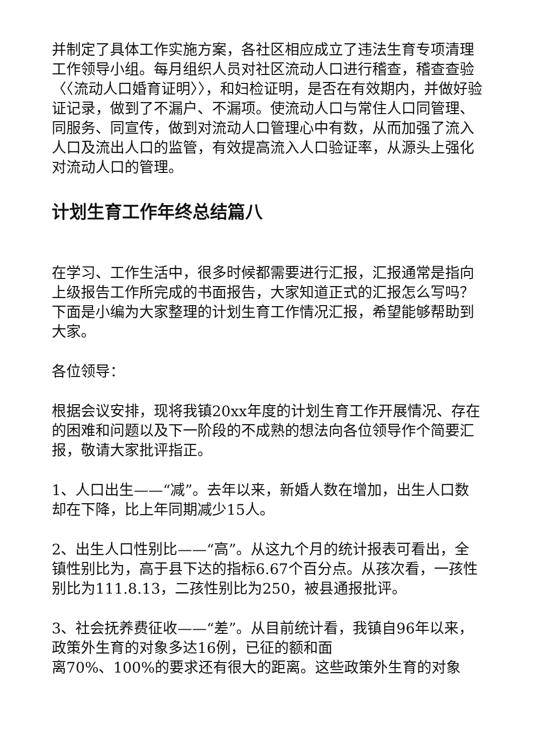并制定了具体工作实施方案，各社区相应成立了违法生育专项清理工作领导小组。每月组织人员对社区流动人口进行稽查，稽查查验〈〈流动人口婚育证明〉〉，和妇检证明，是否在有效期内，并做好验证记录，做到了不漏户、不漏项。使流动人口与常住人口同管理、同服务、同宣传，做到对流动人口管理心中有数，从而加强了流入人口及流出人口的监管，有效提高流入人口验证率，从源头上强化对流动人口的管理。
计划生育工作年终总结篇八
在学习、工作生活中，很多时候都需要进行汇报，汇报通常是指向上级报告工作所完成的书面报告，大家知道正式的汇报怎么写吗？下面是小编为大家整理的计划生育工作情况汇报，希望能够帮助到大家。
各位领导：
根据会议安排，现将我镇20xx年度的计划生育工作开展情况、存在的困难和问题以及下一阶段的不成熟的想法向各位领导作个简要汇报，敬请大家批评指正。
1、人口出生——“减”。去年以来，新婚人数在增加，出生人口数却在下降，比上年同期减少15人。
2、出生人口性别比——“高”。从这九个月的统计报表可看出，全镇性别比为，高于县下达的指标6.67个百分点。从孩次看，一孩性别比为111.8.13，二孩性别比为250，被县通报批评。
3、社会抚养费征收——“差”。从目前统计看，我镇自96年以来，政策外生育的对象多达16例，已征的额和面
离70%、100%的要求还有很大的距离。这些政策外生育的对象